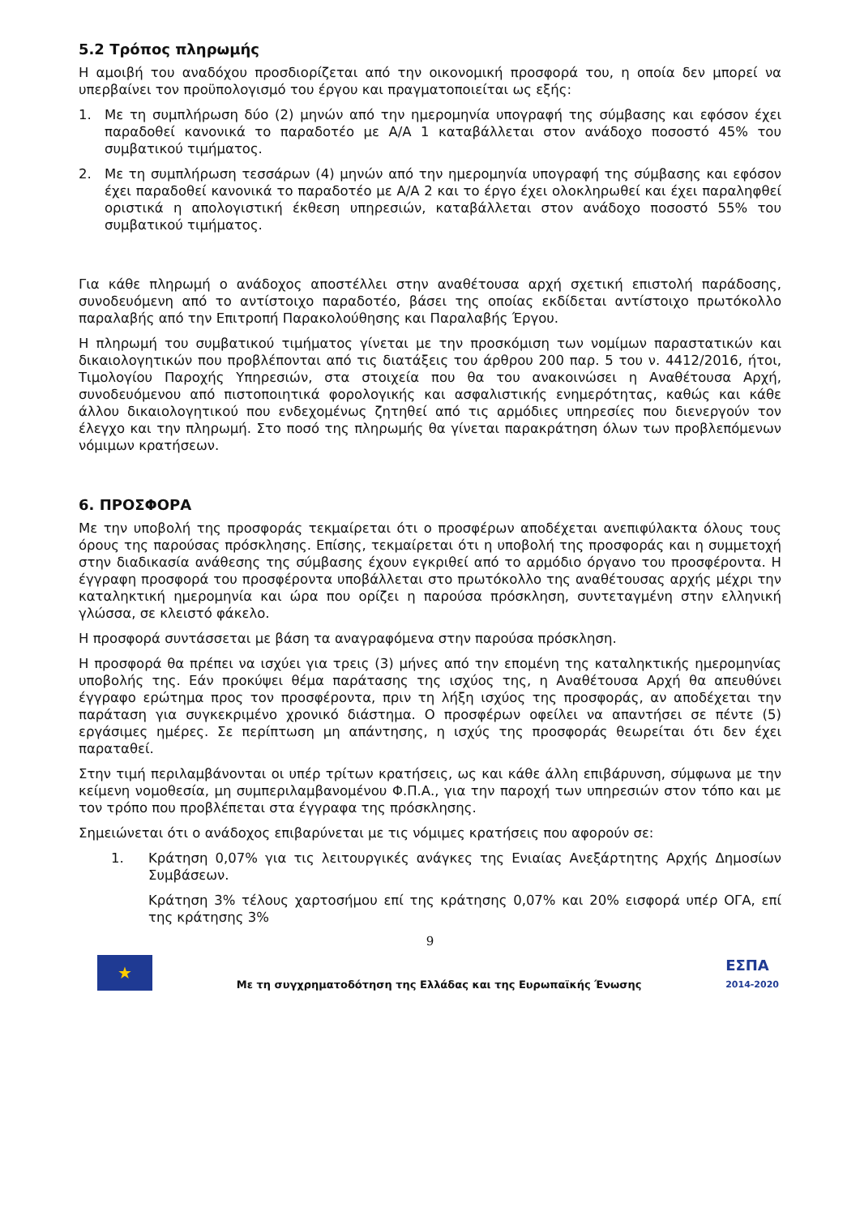5.2 Τρόπος πληρωμής
Η αμοιβή του αναδόχου προσδιορίζεται από την οικονομική προσφορά του, η οποία δεν μπορεί να υπερβαίνει τον προϋπολογισμό του έργου και πραγματοποιείται ως εξής:
1. Με τη συμπλήρωση δύο (2) μηνών από την ημερομηνία υπογραφή της σύμβασης και εφόσον έχει παραδοθεί κανονικά το παραδοτέο με Α/Α 1 καταβάλλεται στον ανάδοχο ποσοστό 45% του συμβατικού τιμήματος.
2. Με τη συμπλήρωση τεσσάρων (4) μηνών από την ημερομηνία υπογραφή της σύμβασης και εφόσον έχει παραδοθεί κανονικά το παραδοτέο με Α/Α 2 και το έργο έχει ολοκληρωθεί και έχει παραληφθεί οριστικά η απολογιστική έκθεση υπηρεσιών, καταβάλλεται στον ανάδοχο ποσοστό 55% του συμβατικού τιμήματος.
Για κάθε πληρωμή ο ανάδοχος αποστέλλει στην αναθέτουσα αρχή σχετική επιστολή παράδοσης, συνοδευόμενη από το αντίστοιχο παραδοτέο, βάσει της οποίας εκδίδεται αντίστοιχο πρωτόκολλο παραλαβής από την Επιτροπή Παρακολούθησης και Παραλαβής Έργου.
Η πληρωμή του συμβατικού τιμήματος γίνεται με την προσκόμιση των νομίμων παραστατικών και δικαιολογητικών που προβλέπονται από τις διατάξεις του άρθρου 200 παρ. 5 του ν. 4412/2016, ήτοι, Τιμολογίου Παροχής Υπηρεσιών, στα στοιχεία που θα του ανακοινώσει η Αναθέτουσα Αρχή, συνοδευόμενου από πιστοποιητικά φορολογικής και ασφαλιστικής ενημερότητας, καθώς και κάθε άλλου δικαιολογητικού που ενδεχομένως ζητηθεί από τις αρμόδιες υπηρεσίες που διενεργούν τον έλεγχο και την πληρωμή. Στο ποσό της πληρωμής θα γίνεται παρακράτηση όλων των προβλεπόμενων νόμιμων κρατήσεων.
6. ΠΡΟΣΦΟΡΑ
Με την υποβολή της προσφοράς τεκμαίρεται ότι ο προσφέρων αποδέχεται ανεπιφύλακτα όλους τους όρους της παρούσας πρόσκλησης. Επίσης, τεκμαίρεται ότι η υποβολή της προσφοράς και η συμμετοχή στην διαδικασία ανάθεσης της σύμβασης έχουν εγκριθεί από το αρμόδιο όργανο του προσφέροντα. Η έγγραφη προσφορά του προσφέροντα υποβάλλεται στο πρωτόκολλο της αναθέτουσας αρχής μέχρι την καταληκτική ημερομηνία και ώρα που ορίζει η παρούσα πρόσκληση, συντεταγμένη στην ελληνική γλώσσα, σε κλειστό φάκελο.
Η προσφορά συντάσσεται με βάση τα αναγραφόμενα στην παρούσα πρόσκληση.
Η προσφορά θα πρέπει να ισχύει για τρεις (3) μήνες από την επομένη της καταληκτικής ημερομηνίας υποβολής της. Εάν προκύψει θέμα παράτασης της ισχύος της, η Αναθέτουσα Αρχή θα απευθύνει έγγραφο ερώτημα προς τον προσφέροντα, πριν τη λήξη ισχύος της προσφοράς, αν αποδέχεται την παράταση για συγκεκριμένο χρονικό διάστημα. Ο προσφέρων οφείλει να απαντήσει σε πέντε (5) εργάσιμες ημέρες. Σε περίπτωση μη απάντησης, η ισχύς της προσφοράς θεωρείται ότι δεν έχει παραταθεί.
Στην τιμή περιλαμβάνονται οι υπέρ τρίτων κρατήσεις, ως και κάθε άλλη επιβάρυνση, σύμφωνα με την κείμενη νομοθεσία, μη συμπεριλαμβανομένου Φ.Π.Α., για την παροχή των υπηρεσιών στον τόπο και με τον τρόπο που προβλέπεται στα έγγραφα της πρόσκλησης.
Σημειώνεται ότι ο ανάδοχος επιβαρύνεται με τις νόμιμες κρατήσεις που αφορούν σε:
1. Κράτηση 0,07% για τις λειτουργικές ανάγκες της Ενιαίας Ανεξάρτητης Αρχής Δημοσίων Συμβάσεων.
Κράτηση 3% τέλους χαρτοσήμου επί της κράτησης 0,07% και 20% εισφορά υπέρ ΟΓΑ, επί της κράτησης 3%
9
★
Με τη συγχρηματοδότηση της Ελλάδας και της Ευρωπαϊκής Ένωσης
ΕΣΠΑ
2014-2020